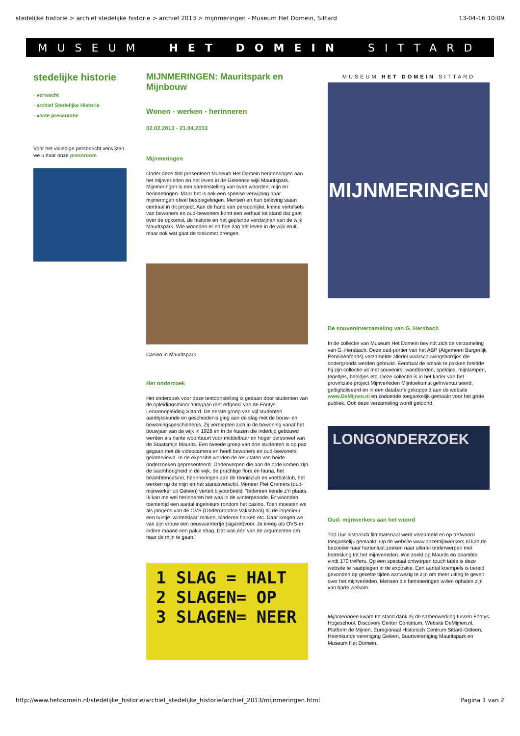stedelijke historie > archief stedelijke historie > archief 2013 > mijnmeringen - Museum Het Domein, Sittard 13-04-16 10:09
MUSEUM HET DOMEIN SITTARD
stedelijke historie
· verwacht
· archief Stedelijke Historie
· vaste presentatie
Voor het volledige persbericht verwijzen we u naar onze pressroom
MIJNMERINGEN: Mauritspark en Mijnbouw
Wonen - werken - herinneren
02.02.2013 - 21.04.2013
Mijnmeringen
Onder deze titel presenteert Museum Het Domein herinneringen aan het mijnverleden en het leven in de Geleense wijk Mauritspark. Mijnmeringen is een samenstelling van twee woorden; mijn en herinneringen. Maar het is ook een speelse verwijzing naar mijmeringen ofwel bespiegelingen. Mensen en hun beleving staan centraal in dit project. Aan de hand van persoonlijke, kleine vertelsels van bewoners en oud-bewoners komt een verhaal tot stand dat gaat over de opkomst, de historie en het geplande verdwijnen van de wijk Mauritspark. Wie woonden er en hoe zag het leven in de wijk eruit, maar ook wat gaat de toekomst brengen.
Casino in Mauritspark
Het onderzoek
Het onderzoek voor deze tentoonstelling is gedaan door studenten van de opleidingsminor ‘Omgaan met erfgoed’ van de Fontys Lerarenopleiding Sittard. De eerste groep van vijf studenten aardrijkskunde en geschiedenis ging aan de slag met de bouw- en bewoningsgeschiedenis. Zij verdiepten zich in de bewoning vanaf het bouwjaar van de wijk in 1928 en in de huizen die indertijd gebouwd werden als riante woonbuurt voor middelbaar en hoger personeel van de Staatsmijn Maurits. Een tweede groep van drie studenten is op pad gegaan met de videocamera en heeft bewoners en oud-bewoners geïnterviewd. In de expositie worden de resultaten van beide onderzoeken gepresenteerd. Onderwerpen die aan de orde komen zijn de saamhorigheid in de wijk, de prachtige flora en fauna, het beambtencasino, herinneringen aan de tennisclub en voetbalclub, het werken op de mijn en het standsverschil. Meneer Piet Cremers (oud-mijnwerker uit Geleen) vertelt bijvoorbeeld: “Iedereen kende z’n plaats. Ik kan me wel herinneren het was in de winterperiode. Er woonden toentertijd een aantal ingenieurs rondom het casino. Toen moesten we als jongens van de OVS (Ondergrondse Vakschool) bij de ingenieur een tuintje ‘winterklaar’ maken, bladeren harken etc. Daar kregen we van zijn vrouw een neuswarmertje (sigaret)voor. Je kreeg als OVS-er iedere maand een pakje shag. Dat was één van de argumenten om naar de mijn te gaan.”
1 SLAG = HALT
2 SLAGEN= OP
3 SLAGEN= NEER
MUSEUM HET DOMEIN SITTARD
MIJNMERINGEN
De souvenirverzameling van G. Hersbach
In de collectie van Museum Het Domein bevindt zich de verzameling van G. Hersbach. Deze oud-portier van het ABP (Algemeen Burgerlijk Pensioenfonds) verzamelde allerlei waarschuwingsbordjes die ondergronds werden gebruikt. Eenmaal de smaak te pakken breidde hij zijn collectie uit met souvenirs; wandborden, speldjes, mijnlampen, tegeltjes, beeldjes etc. Deze collectie is in het kader van het provinciale project Mijnverleden Mijntoekomst geïnventariseerd, gedigitaliseerd en in een databank gekoppeld aan de website www.DeMijnen.nl en zodoende toegankelijk gemaakt voor het grote publiek. Ook deze verzameling wordt getoond.
LONGONDERZOEK
Oud- mijnwerkers aan het woord
700 Uur historisch filmmateriaal werd verzameld en op trefwoord toegankelijk gemaakt. Op de website www.onzemijnwerkers.nl kan de bezoeker naar hartenlust zoeken naar allerlei onderwerpen met betrekking tot het mijnverleden. Wie zoekt op Maurits en beambte vindt 170 treffers. Op een speciaal ontworpen touch table is deze website te raadplegen in de expositie. Een aantal koempels is bereid gevonden op gezette tijden aanwezig te zijn om meer uitleg te geven over het mijnverleden. Mensen die herinneringen willen ophalen zijn van harte welkom.
Mijnmeringen kwam tot stand dank zij de samenwerking tussen Fontys Hogeschool, Discovery Center Continïum, Website DeMijnen.nl, Platform de Mijnen, Euregionaal Historisch Centrum Sittard-Geleen, Heemkunde vereniging Geleen, Buurtvereniging Mauritspark en Museum Het Domein.
http://www.hetdomein.nl/stedelijke_historie/archief_stedelijke_historie/archief_2013/mijnmeringen.html Pagina 1 van 2